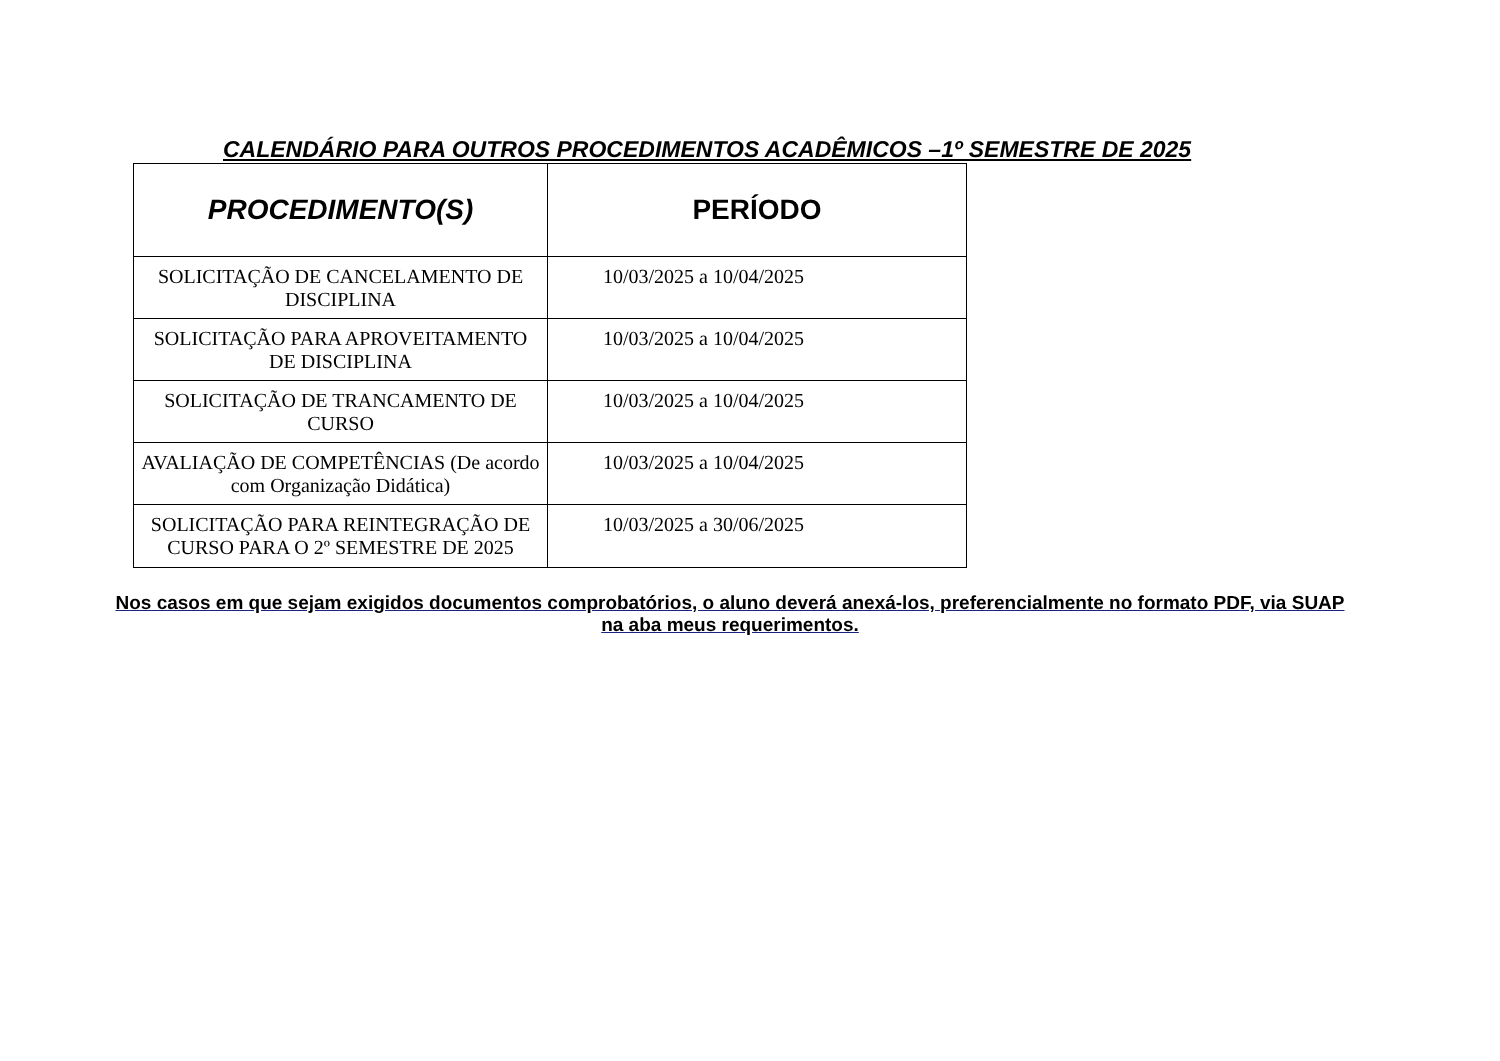CALENDÁRIO PARA OUTROS PROCEDIMENTOS ACADÊMICOS –1º SEMESTRE DE 2025
| PROCEDIMENTO(S) | PERÍODO |
| --- | --- |
| SOLICITAÇÃO DE CANCELAMENTO DE DISCIPLINA | 10/03/2025 a 10/04/2025 |
| SOLICITAÇÃO PARA APROVEITAMENTO DE DISCIPLINA | 10/03/2025 a 10/04/2025 |
| SOLICITAÇÃO DE TRANCAMENTO DE CURSO | 10/03/2025 a 10/04/2025 |
| AVALIAÇÃO DE COMPETÊNCIAS (De acordo com Organização Didática) | 10/03/2025 a 10/04/2025 |
| SOLICITAÇÃO PARA REINTEGRAÇÃO DE CURSO PARA O 2º SEMESTRE DE 2025 | 10/03/2025 a 30/06/2025 |
Nos casos em que sejam exigidos documentos comprobatórios, o aluno deverá anexá-los, preferencialmente no formato PDF, via SUAP na aba meus requerimentos.